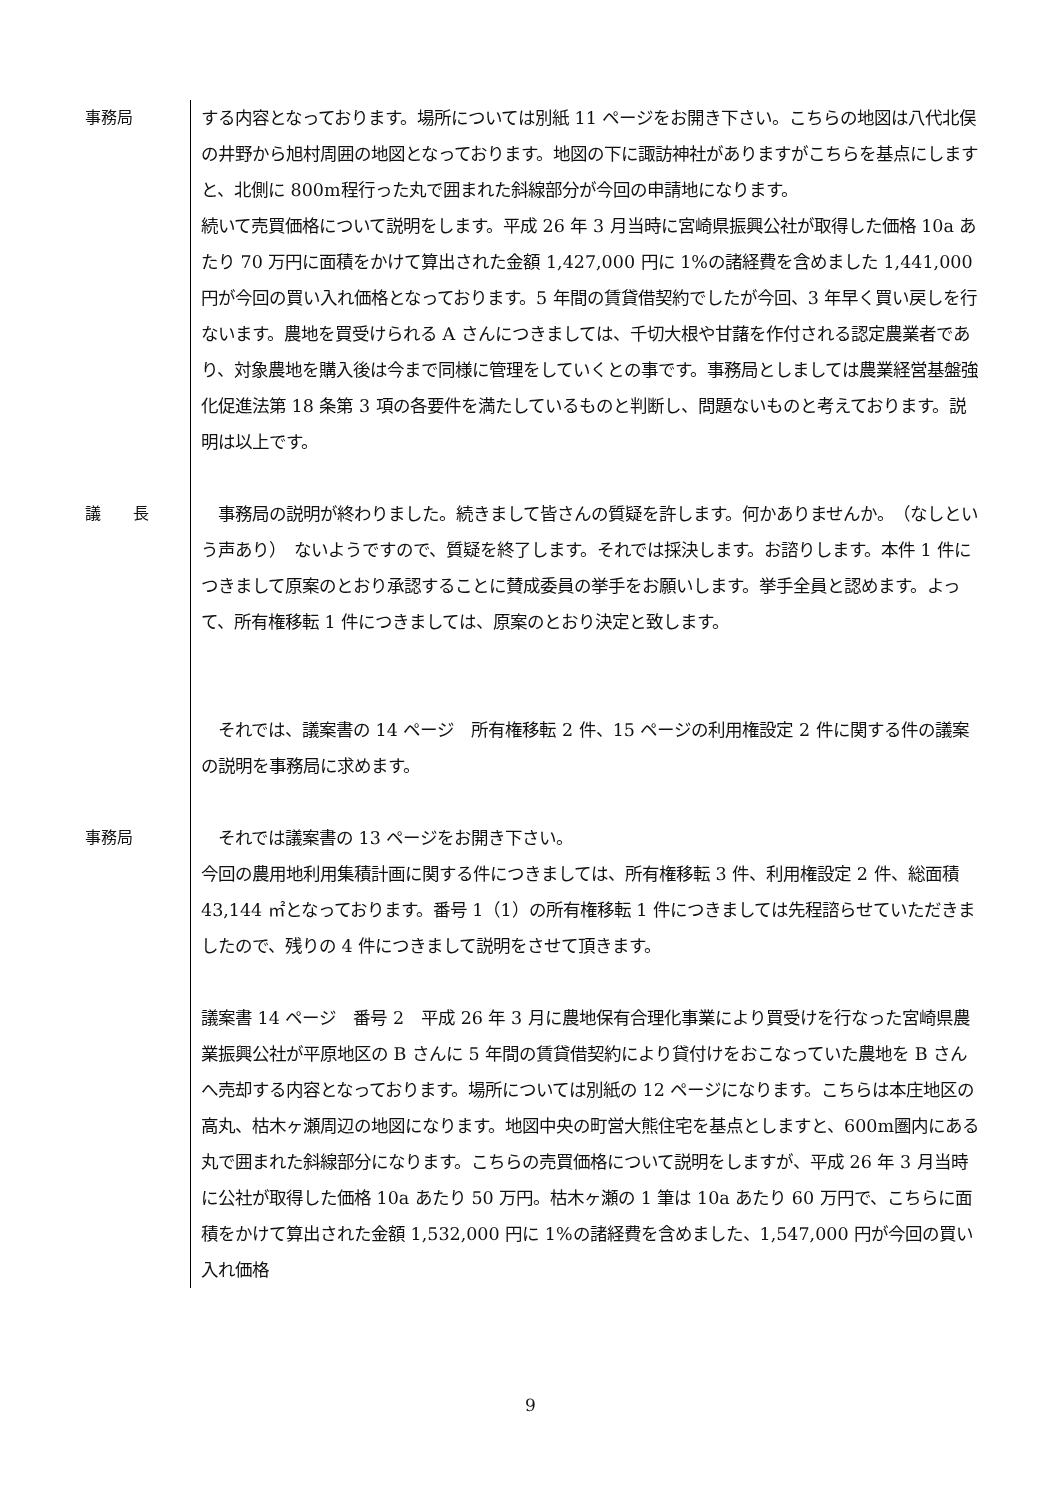事務局 する内容となっております。場所については別紙 11 ページをお開き下さい。こちらの地図は八代北俣の井野から旭村周囲の地図となっております。地図の下に諏訪神社がありますがこちらを基点にしますと、北側に 800m程行った丸で囲まれた斜線部分が今回の申請地になります。
続いて売買価格について説明をします。平成 26 年 3 月当時に宮崎県振興公社が取得した価格 10a あたり 70 万円に面積をかけて算出された金額 1,427,000 円に 1%の諸経費を含めました 1,441,000 円が今回の買い入れ価格となっております。5 年間の賃貸借契約でしたが今回、3 年早く買い戻しを行ないます。農地を買受けられる A さんにつきましては、千切大根や甘藷を作付される認定農業者であり、対象農地を購入後は今まで同様に管理をしていくとの事です。事務局としましては農業経営基盤強化促進法第 18 条第 3 項の各要件を満たしているものと判断し、問題ないものと考えております。説明は以上です。
議　　長 　事務局の説明が終わりました。続きまして皆さんの質疑を許します。何かありませんか。　（なしという声あり）　ないようですので、質疑を終了します。それでは採決します。お諮りします。本件 1 件につきまして原案のとおり承認することに賛成委員の挙手をお願いします。挙手全員と認めます。よって、所有権移転 1 件につきましては、原案のとおり決定と致します。
　それでは、議案書の 14 ページ　所有権移転 2 件、15 ページの利用権設定 2 件に関する件の議案の説明を事務局に求めます。
事務局 　それでは議案書の 13 ページをお開き下さい。
今回の農用地利用集積計画に関する件につきましては、所有権移転 3 件、利用権設定 2 件、総面積 43,144 ㎡となっております。番号 1（1）の所有権移転 1 件につきましては先程諮らせていただきましたので、残りの 4 件につきまして説明をさせて頂きます。
議案書 14 ページ　番号 2　平成 26 年 3 月に農地保有合理化事業により買受けを行なった宮崎県農業振興公社が平原地区の B さんに 5 年間の賃貸借契約により貸付けをおこなっていた農地を B さんへ売却する内容となっております。場所については別紙の 12 ページになります。こちらは本庄地区の高丸、枯木ヶ瀬周辺の地図になります。地図中央の町営大熊住宅を基点としますと、600m圏内にある丸で囲まれた斜線部分になります。こちらの売買価格について説明をしますが、平成 26 年 3 月当時に公社が取得した価格 10a あたり 50 万円。枯木ヶ瀬の 1 筆は 10a あたり 60 万円で、こちらに面積をかけて算出された金額 1,532,000 円に 1%の諸経費を含めました、1,547,000 円が今回の買い入れ価格
9